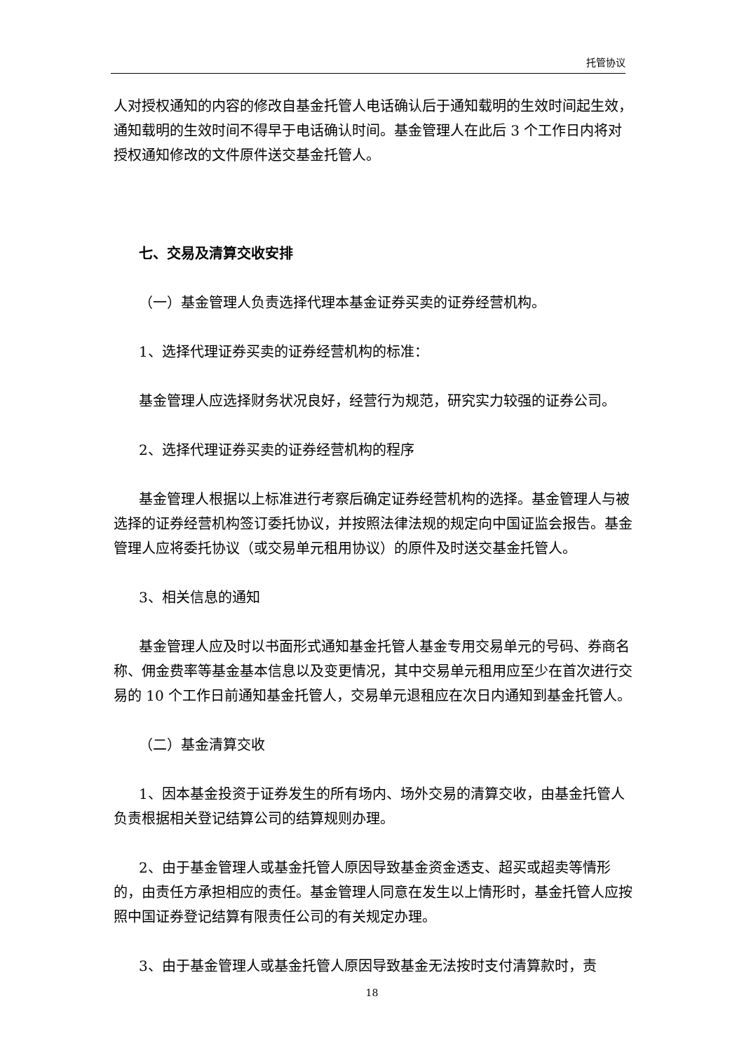托管协议
人对授权通知的内容的修改自基金托管人电话确认后于通知载明的生效时间起生效，通知载明的生效时间不得早于电话确认时间。基金管理人在此后 3 个工作日内将对授权通知修改的文件原件送交基金托管人。
七、交易及清算交收安排
（一）基金管理人负责选择代理本基金证券买卖的证券经营机构。
1、选择代理证券买卖的证券经营机构的标准：
基金管理人应选择财务状况良好，经营行为规范，研究实力较强的证券公司。
2、选择代理证券买卖的证券经营机构的程序
基金管理人根据以上标准进行考察后确定证券经营机构的选择。基金管理人与被选择的证券经营机构签订委托协议，并按照法律法规的规定向中国证监会报告。基金管理人应将委托协议（或交易单元租用协议）的原件及时送交基金托管人。
3、相关信息的通知
基金管理人应及时以书面形式通知基金托管人基金专用交易单元的号码、券商名称、佣金费率等基金基本信息以及变更情况，其中交易单元租用应至少在首次进行交易的 10 个工作日前通知基金托管人，交易单元退租应在次日内通知到基金托管人。
（二）基金清算交收
1、因本基金投资于证券发生的所有场内、场外交易的清算交收，由基金托管人负责根据相关登记结算公司的结算规则办理。
2、由于基金管理人或基金托管人原因导致基金资金透支、超买或超卖等情形的，由责任方承担相应的责任。基金管理人同意在发生以上情形时，基金托管人应按照中国证券登记结算有限责任公司的有关规定办理。
3、由于基金管理人或基金托管人原因导致基金无法按时支付清算款时，责
18